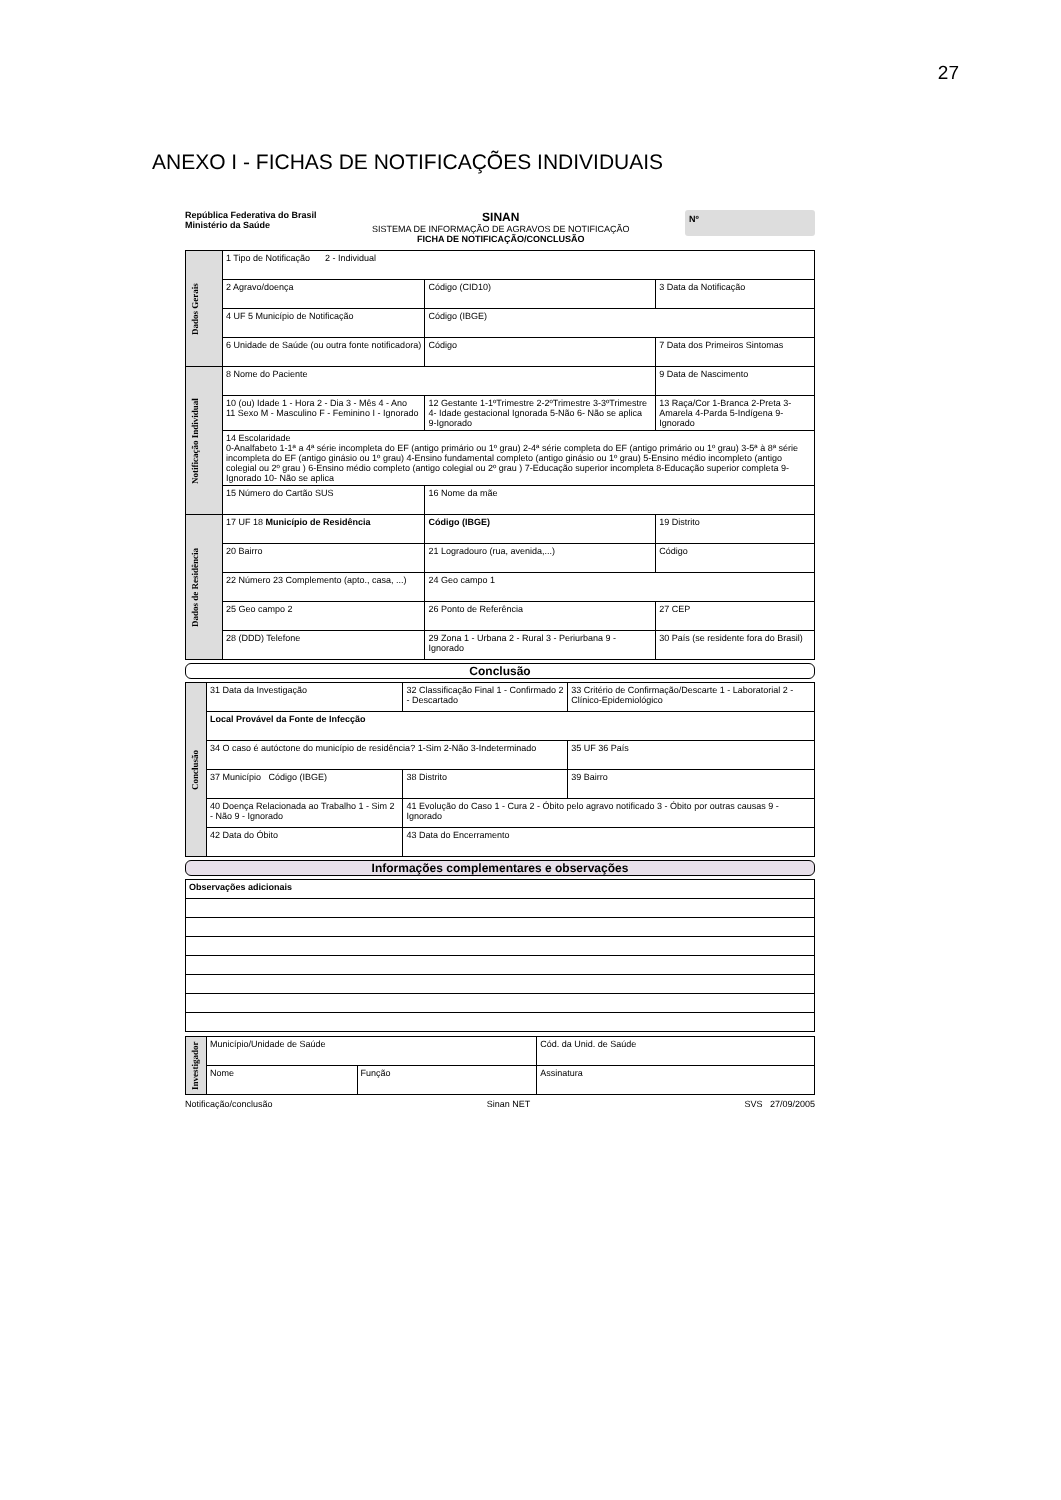27
ANEXO I - FICHAS DE NOTIFICAÇÕES INDIVIDUAIS
República Federativa do Brasil
Ministério da Saúde
SINAN
SISTEMA DE INFORMAÇÃO DE AGRAVOS DE NOTIFICAÇÃO
FICHA DE NOTIFICAÇÃO/CONCLUSÃO
Nº
| Dados Gerais | 1 Tipo de Notificação 2 - Individual | | |
| | 2 Agravo/doença | Código (CID10) | 3 Data da Notificação |
| | 4 UF 5 Município de Notificação | Código (IBGE) | |
| | 6 Unidade de Saúde (ou outra fonte notificadora) | Código | 7 Data dos Primeiros Sintomas |
| Notificação Individual | 8 Nome do Paciente | | 9 Data de Nascimento |
| | 10 (ou) Idade 1 - Hora 2 - Dia 3 - Mês 4 - Ano 11 Sexo M - Masculino F - Feminino I - Ignorado | 12 Gestante 1-1ºTrimestre 2-2ºTrimestre 3-3ºTrimestre 4- Idade gestacional Ignorada 5-Não 6- Não se aplica 9-Ignorado | 13 Raça/Cor 1-Branca 2-Preta 3-Amarela 4-Parda 5-Indígena 9- Ignorado |
| | 14 Escolaridade 0-Analfabeto 1-1ª a 4ª série incompleta do EF (antigo primário ou 1º grau) 2-4ª série completa do EF (antigo primário ou 1º grau) 3-5ª à 8ª série incompleta do EF (antigo ginásio ou 1º grau) 4-Ensino fundamental completo (antigo ginásio ou 1º grau) 5-Ensino médio incompleto (antigo colegial ou 2º grau ) 6-Ensino médio completo (antigo colegial ou 2º grau ) 7-Educação superior incompleta 8-Educação superior completa 9-Ignorado 10- Não se aplica | | |
| | 15 Número do Cartão SUS | 16 Nome da mãe | |
| Dados de Residência | 17 UF 18 Município de Residência | Código (IBGE) | 19 Distrito |
| | 20 Bairro | 21 Logradouro (rua, avenida,...) | Código |
| | 22 Número 23 Complemento (apto., casa, ...) | 24 Geo campo 1 | |
| | 25 Geo campo 2 | 26 Ponto de Referência | 27 CEP |
| | 28 (DDD) Telefone | 29 Zona 1 - Urbana 2 - Rural 3 - Periurbana 9 - Ignorado | 30 País (se residente fora do Brasil) |
Conclusão
| Conclusão | 31 Data da Investigação | 32 Classificação Final 1 - Confirmado 2 - Descartado | 33 Critério de Confirmação/Descarte 1 - Laboratorial 2 - Clínico-Epidemiológico |
| | Local Provável da Fonte de Infecção | | |
| | 34 O caso é autóctone do município de residência? 1-Sim 2-Não 3-Indeterminado | | 35 UF 36 País |
| | 37 Município Código (IBGE) | 38 Distrito | 39 Bairro |
| | 40 Doença Relacionada ao Trabalho 1 - Sim 2 - Não 9 - Ignorado | 41 Evolução do Caso 1 - Cura 2 - Óbito pelo agravo notificado 3 - Óbito por outras causas 9 - Ignorado | |
| | 42 Data do Óbito | 43 Data do Encerramento | |
Informações complementares e observações
| Observações adicionais |
| Investigador | Município/Unidade de Saúde | | Cód. da Unid. de Saúde |
| | Nome | Função | Assinatura |
Notificação/conclusão Sinan NET SVS 27/09/2005